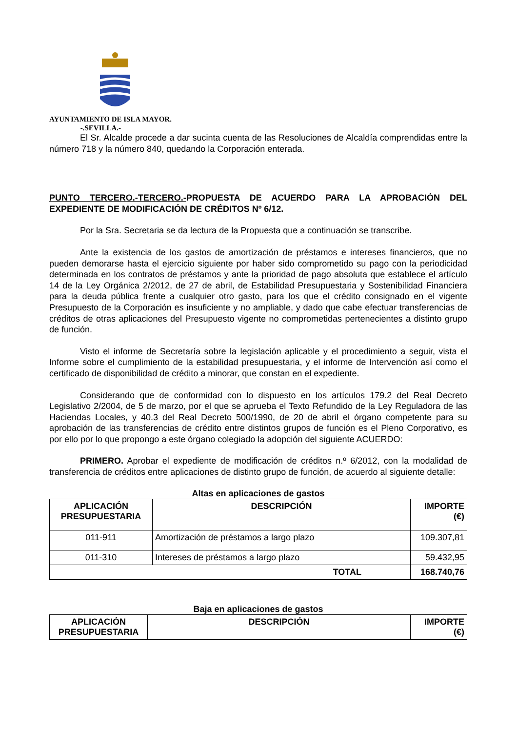AYUNTAMIENTO DE ISLA MAYOR.
-.SEVILLA.-
El Sr. Alcalde procede a dar sucinta cuenta de las Resoluciones de Alcaldía comprendidas entre la número 718 y la número 840, quedando la Corporación enterada.
PUNTO TERCERO.-TERCERO.-PROPUESTA DE ACUERDO PARA LA APROBACIÓN DEL EXPEDIENTE DE MODIFICACIÓN DE CRÉDITOS Nº 6/12.
Por la Sra. Secretaria se da lectura de la Propuesta que a continuación se transcribe.
Ante la existencia de los gastos de amortización de préstamos e intereses financieros, que no pueden demorarse hasta el ejercicio siguiente por haber sido comprometido su pago con la periodicidad determinada en los contratos de préstamos y ante la prioridad de pago absoluta que establece el artículo 14 de la Ley Orgánica 2/2012, de 27 de abril, de Estabilidad Presupuestaria y Sostenibilidad Financiera para la deuda pública frente a cualquier otro gasto, para los que el crédito consignado en el vigente Presupuesto de la Corporación es insuficiente y no ampliable, y dado que cabe efectuar transferencias de créditos de otras aplicaciones del Presupuesto vigente no comprometidas pertenecientes a distinto grupo de función.
Visto el informe de Secretaría sobre la legislación aplicable y el procedimiento a seguir, vista el Informe sobre el cumplimiento de la estabilidad presupuestaria, y el informe de Intervención así como el certificado de disponibilidad de crédito a minorar, que constan en el expediente.
Considerando que de conformidad con lo dispuesto en los artículos 179.2 del Real Decreto Legislativo 2/2004, de 5 de marzo, por el que se aprueba el Texto Refundido de la Ley Reguladora de las Haciendas Locales, y 40.3 del Real Decreto 500/1990, de 20 de abril el órgano competente para su aprobación de las transferencias de crédito entre distintos grupos de función es el Pleno Corporativo, es por ello por lo que propongo a este órgano colegiado la adopción del siguiente ACUERDO:
PRIMERO. Aprobar el expediente de modificación de créditos n.º 6/2012, con la modalidad de transferencia de créditos entre aplicaciones de distinto grupo de función, de acuerdo al siguiente detalle:
Altas en aplicaciones de gastos
| APLICACIÓN PRESUPUESTARIA | DESCRIPCIÓN | IMPORTE (€) |
| --- | --- | --- |
| 011-911 | Amortización de préstamos a largo plazo | 109.307,81 |
| 011-310 | Intereses de préstamos a largo plazo | 59.432,95 |
| TOTAL | | 168.740,76 |
Baja en aplicaciones de gastos
| APLICACIÓN PRESUPUESTARIA | DESCRIPCIÓN | IMPORTE (€) |
| --- | --- | --- |